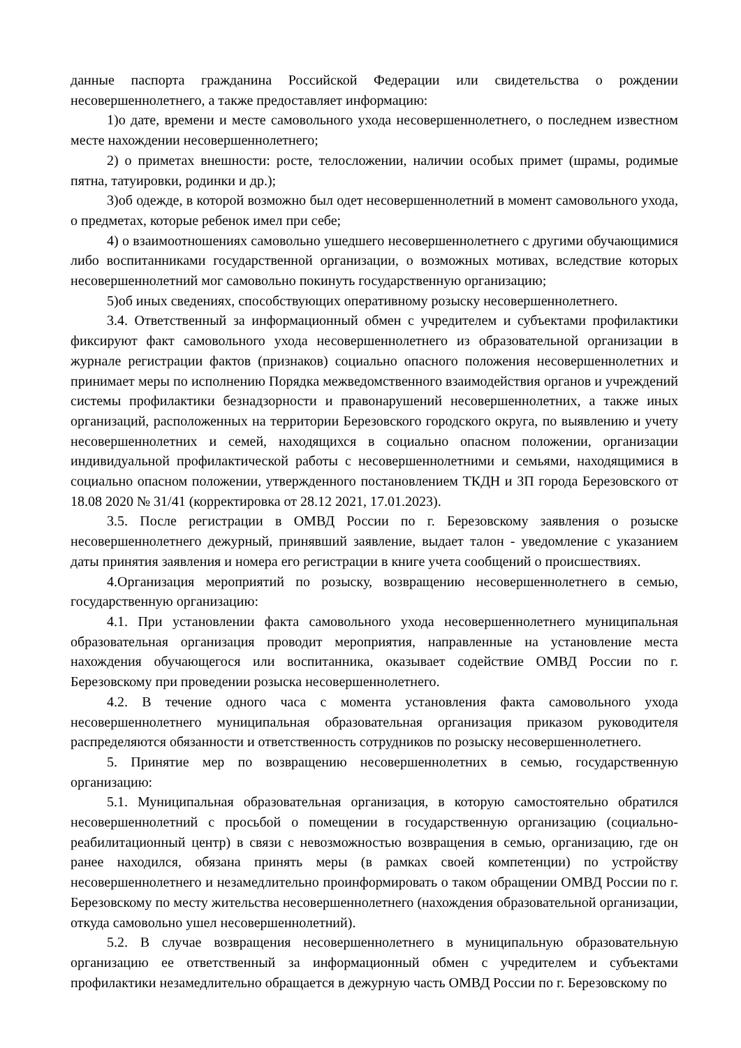данные паспорта гражданина Российской Федерации или свидетельства о рождении несовершеннолетнего, а также предоставляет информацию:
1)о дате, времени и месте самовольного ухода несовершеннолетнего, о последнем известном месте нахождении несовершеннолетнего;
2) о приметах внешности: росте, телосложении, наличии особых примет (шрамы, родимые пятна, татуировки, родинки и др.);
3)об одежде, в которой возможно был одет несовершеннолетний в момент самовольного ухода, о предметах, которые ребенок имел при себе;
4) о взаимоотношениях самовольно ушедшего несовершеннолетнего с другими обучающимися либо воспитанниками государственной организации, о возможных мотивах, вследствие которых несовершеннолетний мог самовольно покинуть государственную организацию;
5)об иных сведениях, способствующих оперативному розыску несовершеннолетнего.
3.4. Ответственный за информационный обмен с учредителем и субъектами профилактики фиксируют факт самовольного ухода несовершеннолетнего из образовательной организации в журнале регистрации фактов (признаков) социально опасного положения несовершеннолетних и принимает меры по исполнению Порядка межведомственного взаимодействия органов и учреждений системы профилактики безнадзорности и правонарушений несовершеннолетних, а также иных организаций, расположенных на территории Березовского городского округа, по выявлению и учету несовершеннолетних и семей, находящихся в социально опасном положении, организации индивидуальной профилактической работы с несовершеннолетними и семьями, находящимися в социально опасном положении, утвержденного постановлением ТКДН и ЗП города Березовского от 18.08 2020 № 31/41 (корректировка от 28.12 2021, 17.01.2023).
3.5. После регистрации в ОМВД России по г. Березовскому заявления о розыске несовершеннолетнего дежурный, принявший заявление, выдает талон - уведомление с указанием даты принятия заявления и номера его регистрации в книге учета сообщений о происшествиях.
4.Организация мероприятий по розыску, возвращению несовершеннолетнего в семью, государственную организацию:
4.1. При установлении факта самовольного ухода несовершеннолетнего муниципальная образовательная организация проводит мероприятия, направленные на установление места нахождения обучающегося или воспитанника, оказывает содействие ОМВД России по г. Березовскому при проведении розыска несовершеннолетнего.
4.2. В течение одного часа с момента установления факта самовольного ухода несовершеннолетнего муниципальная образовательная организация приказом руководителя распределяются обязанности и ответственность сотрудников по розыску несовершеннолетнего.
5. Принятие мер по возвращению несовершеннолетних в семью, государственную организацию:
5.1. Муниципальная образовательная организация, в которую самостоятельно обратился несовершеннолетний с просьбой о помещении в государственную организацию (социально-реабилитационный центр) в связи с невозможностью возвращения в семью, организацию, где он ранее находился, обязана принять меры (в рамках своей компетенции) по устройству несовершеннолетнего и незамедлительно проинформировать о таком обращении ОМВД России по г. Березовскому по месту жительства несовершеннолетнего (нахождения образовательной организации, откуда самовольно ушел несовершеннолетний).
5.2. В случае возвращения несовершеннолетнего в муниципальную образовательную организацию ее ответственный за информационный обмен с учредителем и субъектами профилактики незамедлительно обращается в дежурную часть ОМВД России по г. Березовскому по